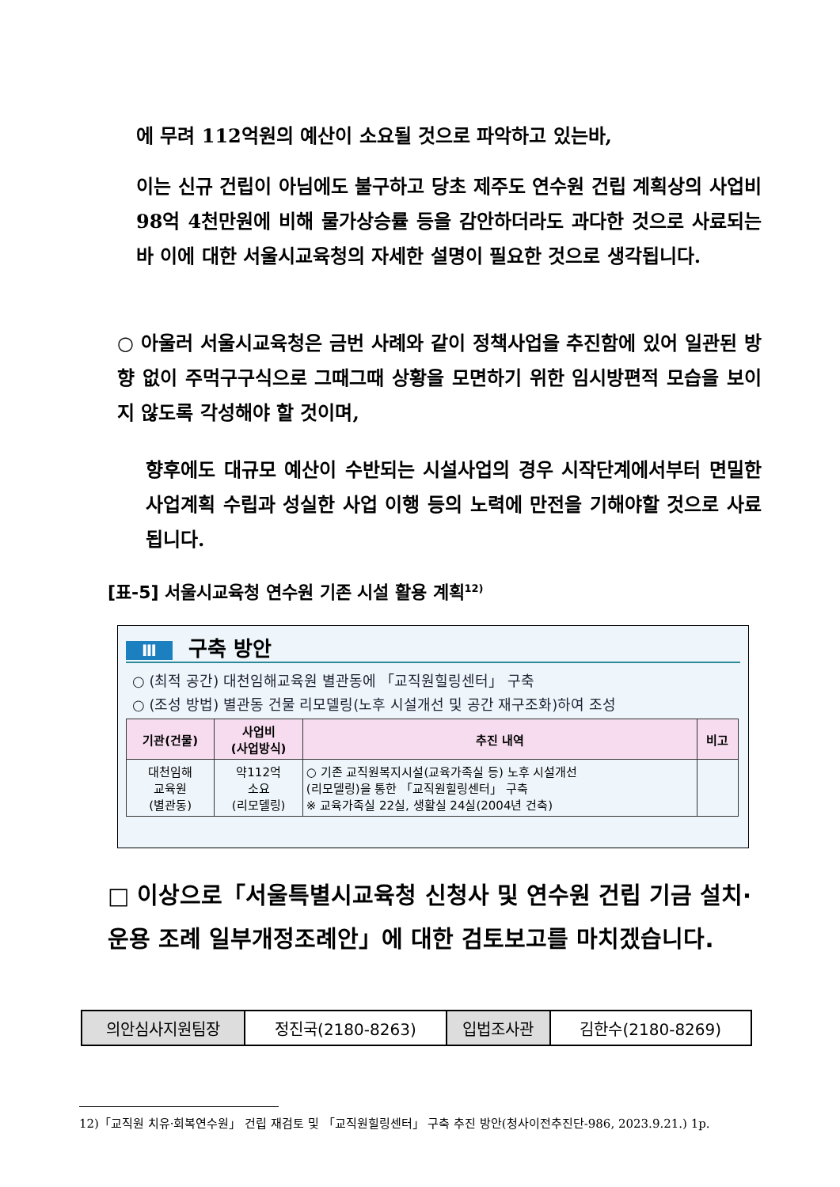에 무려 112억원의 예산이 소요될 것으로 파악하고 있는바,
이는 신규 건립이 아님에도 불구하고 당초 제주도 연수원 건립 계획상의 사업비 98억 4천만원에 비해 물가상승률 등을 감안하더라도 과다한 것으로 사료되는 바 이에 대한 서울시교육청의 자세한 설명이 필요한 것으로 생각됩니다.
○ 아울러 서울시교육청은 금번 사례와 같이 정책사업을 추진함에 있어 일관된 방향 없이 주먹구구식으로 그때그때 상황을 모면하기 위한 임시방편적 모습을 보이지 않도록 각성해야 할 것이며,
향후에도 대규모 예산이 수반되는 시설사업의 경우 시작단계에서부터 면밀한 사업계획 수립과 성실한 사업 이행 등의 노력에 만전을 기해야할 것으로 사료됩니다.
[표-5] 서울시교육청 연수원 기존 시설 활용 계획<sup>12)</sup>
Ⅲ 구축 방안
○ (최적 공간) 대천임해교육원 별관동에 「교직원힐링센터」 구축
○ (조성 방법) 별관동 건물 리모델링(노후 시설개선 및 공간 재구조화)하여 조성
| 기관(건물) | 사업비 (사업방식) | 추진 내역 | 비고 |
| --- | --- | --- | --- |
| 대천임해 교육원 (별관동) | 약112억 소요 (리모델링) | ○ 기존 교직원복지시설(교육가족실 등) 노후 시설개선 (리모델링)을 통한 「교직원힐링센터」 구축 ※ 교육가족실 22실, 생활실 24실(2004년 건축) | |
□ 이상으로「서울특별시교육청 신청사 및 연수원 건립 기금 설치·운용 조례 일부개정조례안」에 대한 검토보고를 마치겠습니다.
| 의안심사지원팀장 | 정진국(2180-8263) | 입법조사관 | 김한수(2180-8269) |
12)「교직원 치유·회복연수원」 건립 재검토 및 「교직원힐링센터」 구축 추진 방안(청사이전추진단-986, 2023.9.21.) 1p.